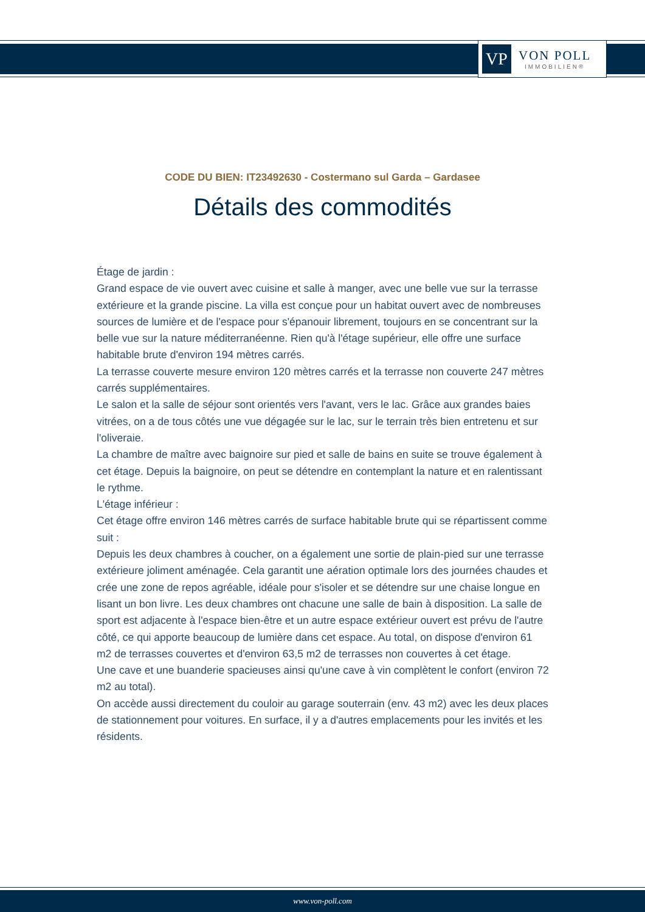VP
VON POLL
IMMOBILIEN®
CODE DU BIEN: IT23492630 - Costermano sul Garda – Gardasee
Détails des commodités
Étage de jardin :
Grand espace de vie ouvert avec cuisine et salle à manger, avec une belle vue sur la terrasse extérieure et la grande piscine. La villa est conçue pour un habitat ouvert avec de nombreuses sources de lumière et de l'espace pour s'épanouir librement, toujours en se concentrant sur la belle vue sur la nature méditerranéenne. Rien qu'à l'étage supérieur, elle offre une surface habitable brute d'environ 194 mètres carrés.
La terrasse couverte mesure environ 120 mètres carrés et la terrasse non couverte 247 mètres carrés supplémentaires.
Le salon et la salle de séjour sont orientés vers l'avant, vers le lac. Grâce aux grandes baies vitrées, on a de tous côtés une vue dégagée sur le lac, sur le terrain très bien entretenu et sur l'oliveraie.
La chambre de maître avec baignoire sur pied et salle de bains en suite se trouve également à cet étage. Depuis la baignoire, on peut se détendre en contemplant la nature et en ralentissant le rythme.
L'étage inférieur :
Cet étage offre environ 146 mètres carrés de surface habitable brute qui se répartissent comme suit :
Depuis les deux chambres à coucher, on a également une sortie de plain-pied sur une terrasse extérieure joliment aménagée. Cela garantit une aération optimale lors des journées chaudes et crée une zone de repos agréable, idéale pour s'isoler et se détendre sur une chaise longue en lisant un bon livre. Les deux chambres ont chacune une salle de bain à disposition. La salle de sport est adjacente à l'espace bien-être et un autre espace extérieur ouvert est prévu de l'autre côté, ce qui apporte beaucoup de lumière dans cet espace. Au total, on dispose d'environ 61 m2 de terrasses couvertes et d'environ 63,5 m2 de terrasses non couvertes à cet étage.
Une cave et une buanderie spacieuses ainsi qu'une cave à vin complètent le confort (environ 72 m2 au total).
On accède aussi directement du couloir au garage souterrain (env. 43 m2) avec les deux places de stationnement pour voitures. En surface, il y a d'autres emplacements pour les invités et les résidents.
www.von-poll.com